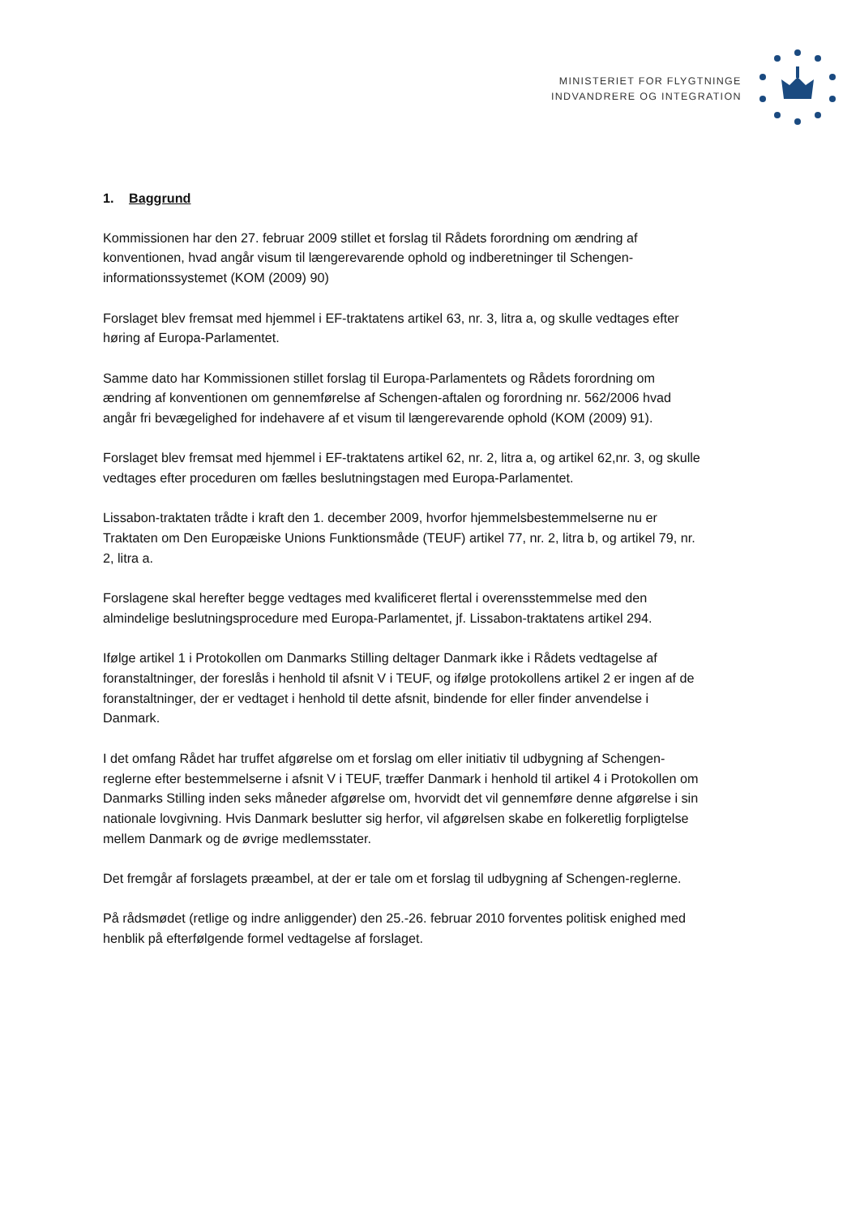MINISTERIET FOR FLYGTNINGE
INDVANDRERE OG INTEGRATION
1. Baggrund
Kommissionen har den 27. februar 2009 stillet et forslag til Rådets forordning om ændring af konventionen, hvad angår visum til længerevarende ophold og indberetninger til Schengen-informationssystemet (KOM (2009) 90)
Forslaget blev fremsat med hjemmel i EF-traktatens artikel 63, nr. 3, litra a, og skulle vedtages efter høring af Europa-Parlamentet.
Samme dato har Kommissionen stillet forslag til Europa-Parlamentets og Rådets forordning om ændring af konventionen om gennemførelse af Schengen-aftalen og forordning nr. 562/2006 hvad angår fri bevægelighed for indehavere af et visum til længerevarende ophold (KOM (2009) 91).
Forslaget blev fremsat med hjemmel i EF-traktatens artikel 62, nr. 2, litra a, og artikel 62,nr. 3, og skulle vedtages efter proceduren om fælles beslutningstagen med Europa-Parlamentet.
Lissabon-traktaten trådte i kraft den 1. december 2009, hvorfor hjemmelsbestemmelserne nu er Traktaten om Den Europæiske Unions Funktionsmåde (TEUF) artikel 77, nr. 2, litra b, og artikel 79, nr. 2, litra a.
Forslagene skal herefter begge vedtages med kvalificeret flertal i overensstemmelse med den almindelige beslutningsprocedure med Europa-Parlamentet, jf. Lissabon-traktatens artikel 294.
Ifølge artikel 1 i Protokollen om Danmarks Stilling deltager Danmark ikke i Rådets vedtagelse af foranstaltninger, der foreslås i henhold til afsnit V i TEUF, og ifølge protokollens artikel 2 er ingen af de foranstaltninger, der er vedtaget i henhold til dette afsnit, bindende for eller finder anvendelse i Danmark.
I det omfang Rådet har truffet afgørelse om et forslag om eller initiativ til udbygning af Schengen-reglerne efter bestemmelserne i afsnit V i TEUF, træffer Danmark i henhold til artikel 4 i Protokollen om Danmarks Stilling inden seks måneder afgørelse om, hvorvidt det vil gennemføre denne afgørelse i sin nationale lovgivning. Hvis Danmark beslutter sig herfor, vil afgørelsen skabe en folkeretlig forpligtelse mellem Danmark og de øvrige medlemsstater.
Det fremgår af forslagets præambel, at der er tale om et forslag til udbygning af Schengen-reglerne.
På rådsmødet (retlige og indre anliggender) den 25.-26. februar 2010 forventes politisk enighed med henblik på efterfølgende formel vedtagelse af forslaget.